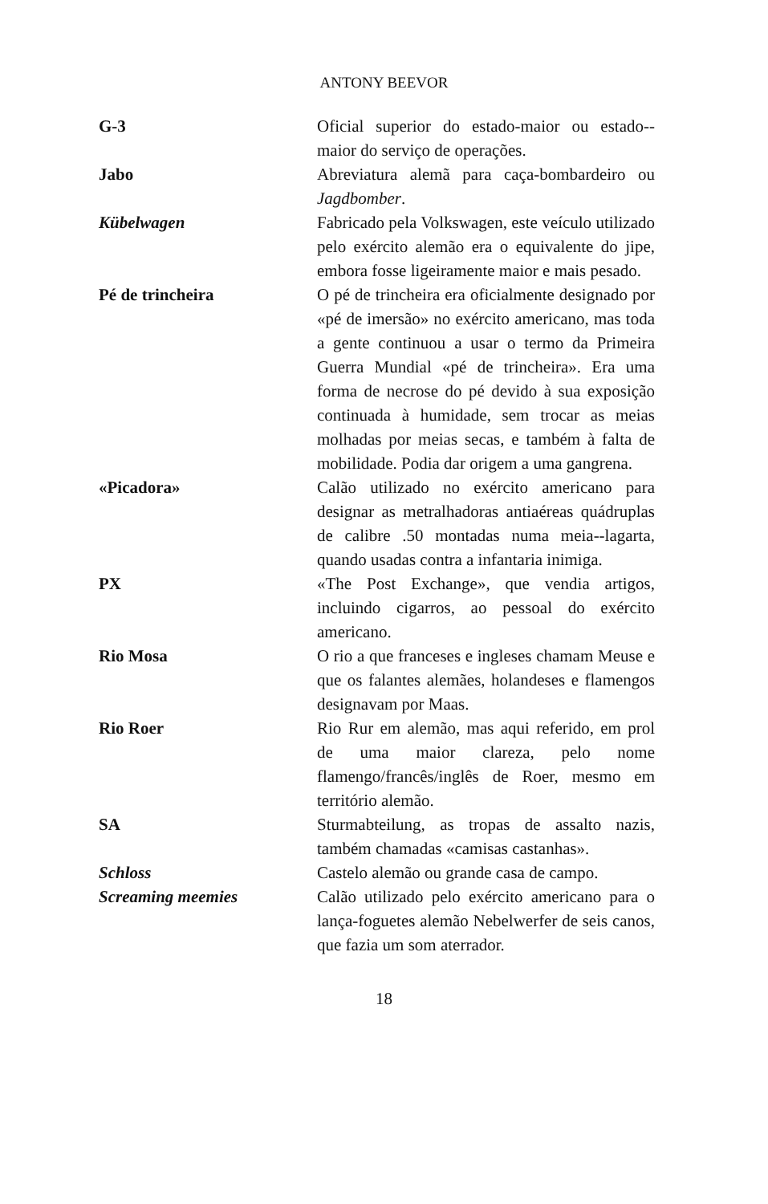ANTONY BEEVOR
G-3 Oficial superior do estado-maior ou estado--maior do serviço de operações.
Jabo Abreviatura alemã para caça-bombardeiro ou Jagdbomber.
Kübelwagen Fabricado pela Volkswagen, este veículo utilizado pelo exército alemão era o equivalente do jipe, embora fosse ligeiramente maior e mais pesado.
Pé de trincheira O pé de trincheira era oficialmente designado por «pé de imersão» no exército americano, mas toda a gente continuou a usar o termo da Primeira Guerra Mundial «pé de trincheira». Era uma forma de necrose do pé devido à sua exposição continuada à humidade, sem trocar as meias molhadas por meias secas, e também à falta de mobilidade. Podia dar origem a uma gangrena.
«Picadora» Calão utilizado no exército americano para designar as metralhadoras antiaéreas quádruplas de calibre .50 montadas numa meia--lagarta, quando usadas contra a infantaria inimiga.
PX «The Post Exchange», que vendia artigos, incluindo cigarros, ao pessoal do exército americano.
Rio Mosa O rio a que franceses e ingleses chamam Meuse e que os falantes alemães, holandeses e flamengos designavam por Maas.
Rio Roer Rio Rur em alemão, mas aqui referido, em prol de uma maior clareza, pelo nome flamengo/francês/inglês de Roer, mesmo em território alemão.
SA Sturmabteilung, as tropas de assalto nazis, também chamadas «camisas castanhas».
Schloss Castelo alemão ou grande casa de campo.
Screaming meemies Calão utilizado pelo exército americano para o lança-foguetes alemão Nebelwerfer de seis canos, que fazia um som aterrador.
18